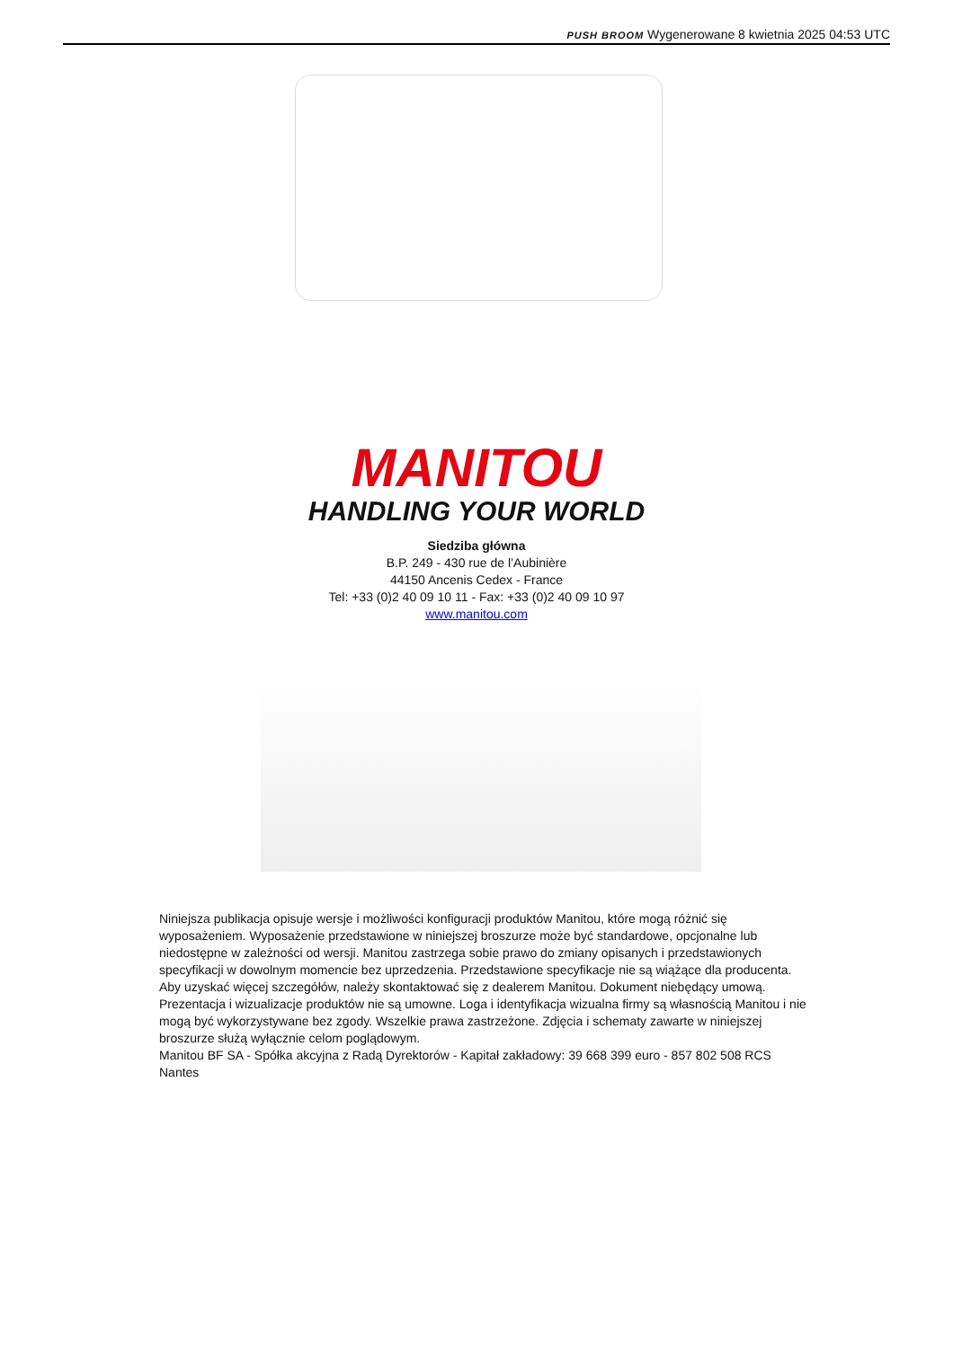PUSH BROOM Wygenerowane 8 kwietnia 2025 04:53 UTC
MANITOU
HANDLING YOUR WORLD
Siedziba główna
B.P. 249 - 430 rue de l’Aubinière
44150 Ancenis Cedex - France
Tel: +33 (0)2 40 09 10 11 - Fax: +33 (0)2 40 09 10 97
www.manitou.com
Niniejsza publikacja opisuje wersje i możliwości konfiguracji produktów Manitou, które mogą różnić się wyposażeniem. Wyposażenie przedstawione w niniejszej broszurze może być standardowe, opcjonalne lub niedostępne w zależności od wersji. Manitou zastrzega sobie prawo do zmiany opisanych i przedstawionych specyfikacji w dowolnym momencie bez uprzedzenia. Przedstawione specyfikacje nie są wiążące dla producenta. Aby uzyskać więcej szczegółów, należy skontaktować się z dealerem Manitou. Dokument niebędący umową. Prezentacja i wizualizacje produktów nie są umowne. Loga i identyfikacja wizualna firmy są własnością Manitou i nie mogą być wykorzystywane bez zgody. Wszelkie prawa zastrzeżone. Zdjęcia i schematy zawarte w niniejszej broszurze służą wyłącznie celom poglądowym.
Manitou BF SA - Spółka akcyjna z Radą Dyrektorów - Kapitał zakładowy: 39 668 399 euro - 857 802 508 RCS Nantes